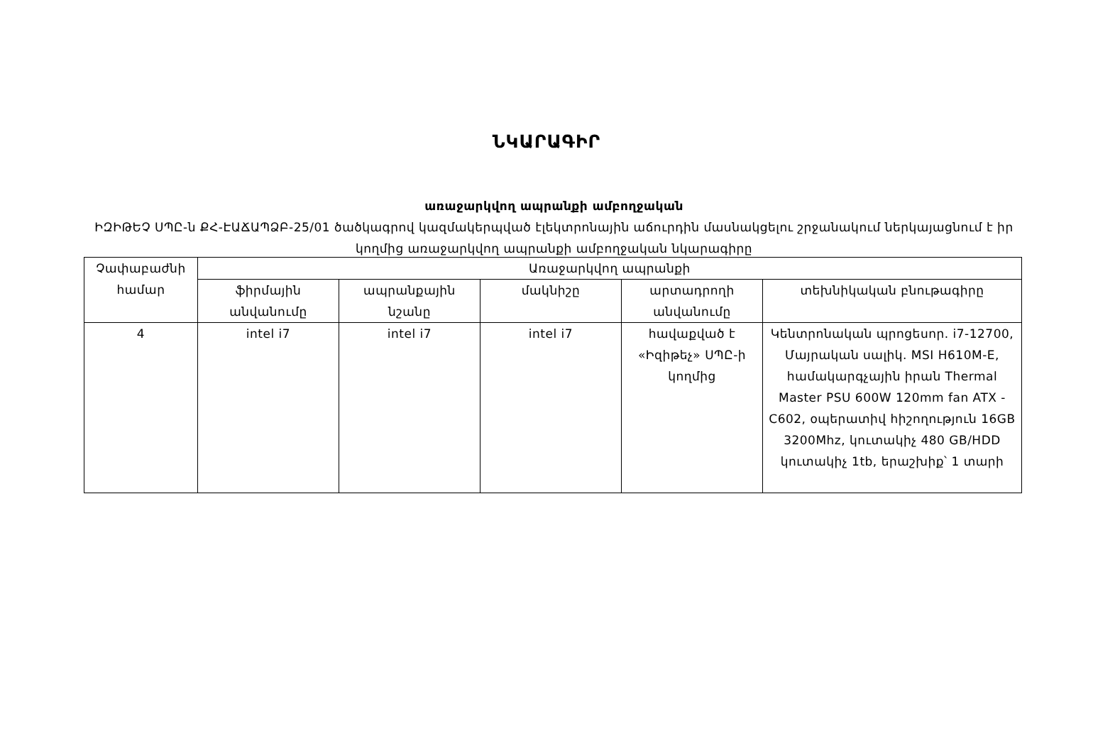ՆԿԱՐԱԳԻՐ
առաջարկվող ապրանքի ամբողջական
ԻԶԻԹԵՉ ՍՊԸ-ն ՔՀ-ԷԱՃԱՊՁԲ-25/01 ծածկագրով կազմակերպված էլեկտրոնային աճուրդին մասնակցելու շրջանակում ներկայացնում է իր կողմից առաջարկվող ապրանքի ամբողջական նկարագիրը
| Չափաբաժնի համար | Առաջարկվող ապրանքի | | | | |
| --- | --- | --- | --- | --- | --- |
| | ֆիրմային անվանումը | ապրանքային նշանը | մակնիշը | արտադրողի անվանումը | տեխնիկական բնութագիրը |
| 4 | intel i7 | intel i7 | intel i7 | հավաքված է «Իզիթեչ» ՍՊԸ-ի կողմից | Կենտրոնական պրոցեսոր. i7-12700, Մայրական սալիկ. MSI H610M-E, համակարգչային իրան Thermal Master PSU 600W 120mm fan ATX - C602, օպերատիվ հիշողություն 16GB 3200Mhz, կուտակիչ 480 GB/HDD կուտակիչ 1tb, երաշխիք՝ 1 տարի |